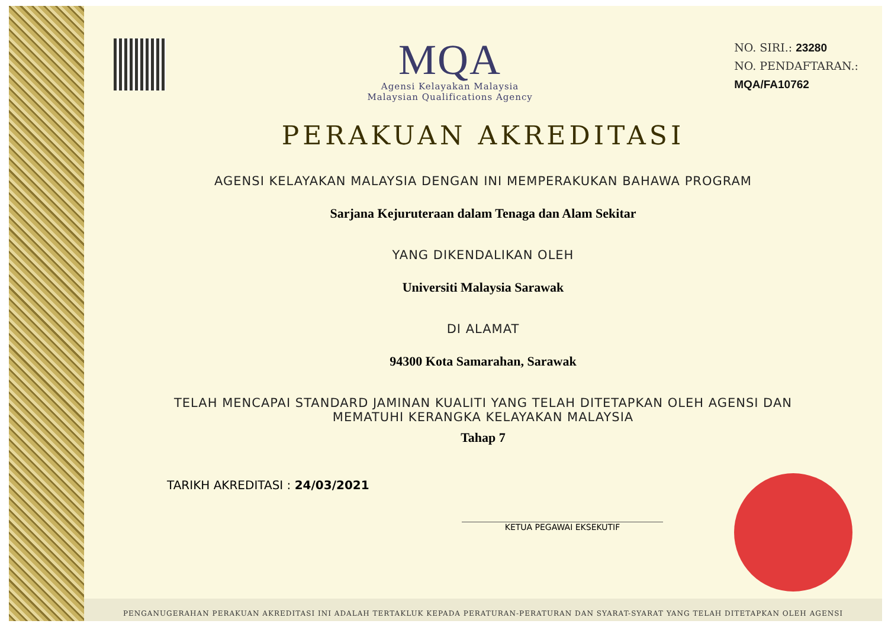MQA
Agensi Kelayakan Malaysia
Malaysian Qualifications Agency
NO. SIRI.: 23280
NO. PENDAFTARAN.:
MQA/FA10762
PERAKUAN AKREDITASI
AGENSI KELAYAKAN MALAYSIA DENGAN INI MEMPERAKUKAN BAHAWA PROGRAM
Sarjana Kejuruteraan dalam Tenaga dan Alam Sekitar
YANG DIKENDALIKAN OLEH
Universiti Malaysia Sarawak
DI ALAMAT
94300 Kota Samarahan, Sarawak
TELAH MENCAPAI STANDARD JAMINAN KUALITI YANG TELAH DITETAPKAN OLEH AGENSI DAN
MEMATUHI KERANGKA KELAYAKAN MALAYSIA
Tahap 7
TARIKH AKREDITASI : 24/03/2021
KETUA PEGAWAI EKSEKUTIF
PENGANUGERAHAN PERAKUAN AKREDITASI INI ADALAH TERTAKLUK KEPADA PERATURAN-PERATURAN DAN SYARAT-SYARAT YANG TELAH DITETAPKAN OLEH AGENSI